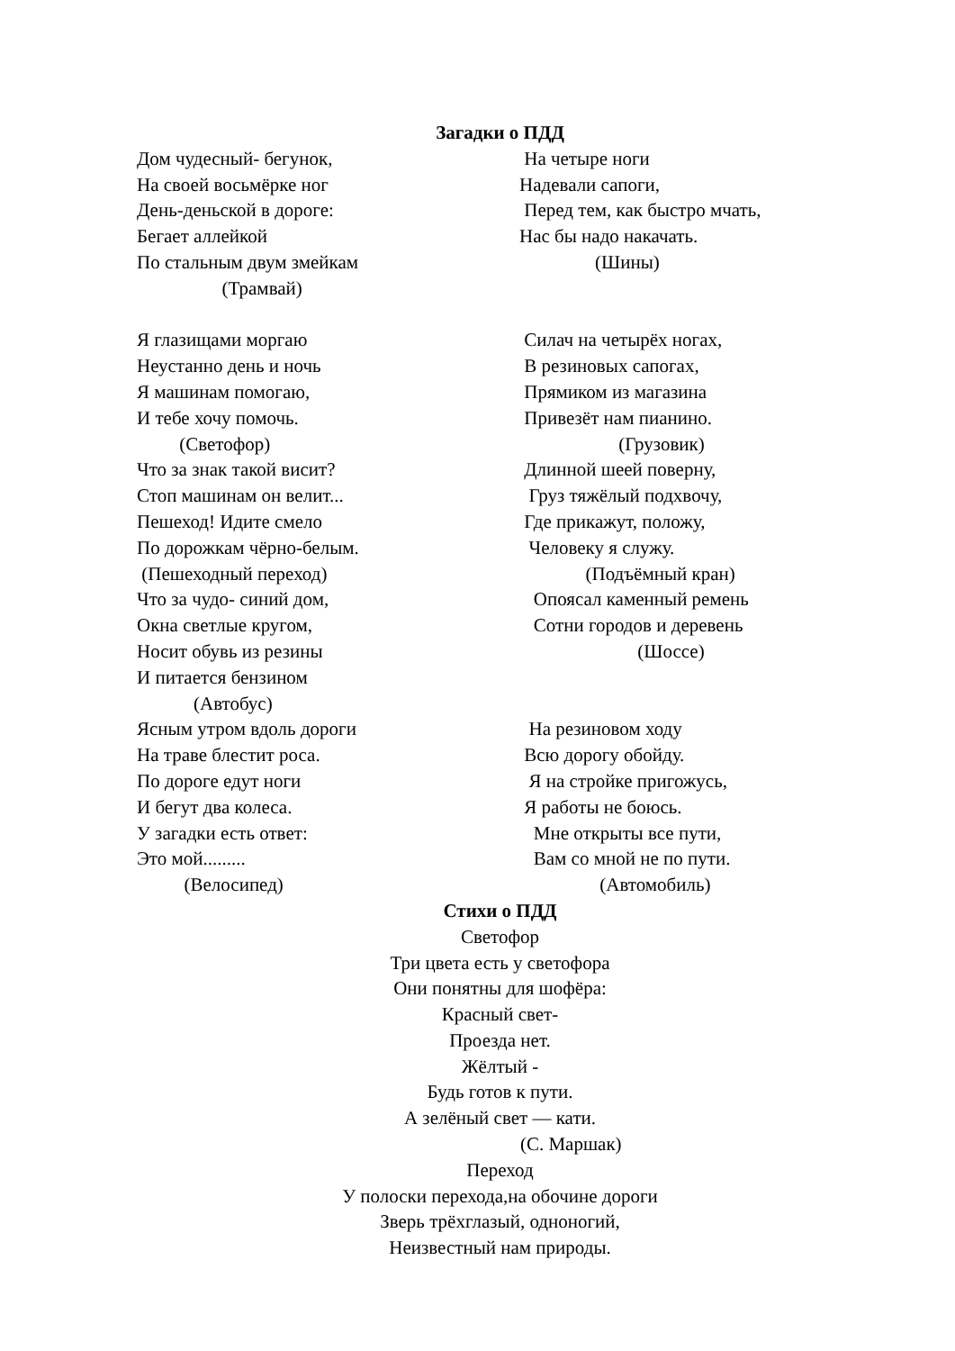Загадки о ПДД
Дом чудесный- бегунок, На своей восьмёрке ног День-деньской в дороге: Бегает аллейкой По стальным двум змейкам (Трамвай) Я глазищами моргаю Неустанно день и ночь Я машинам помогаю, И тебе хочу помочь. (Светофор) Что за знак такой висит? Стоп машинам он велит... Пешеход! Идите смело По дорожкам чёрно-белым. (Пешеходный переход) Что за чудо- синий дом, Окна светлые кругом, Носит обувь из резины И питается бензином (Автобус) Ясным утром вдоль дороги На траве блестит роса. По дороге едут ноги И бегут два колеса. У загадки есть ответ: Это мой......... (Велосипед)
На четыре ноги Надевали сапоги, Перед тем, как быстро мчать, Нас бы надо накачать. (Шины) Силач на четырёх ногах, В резиновых сапогах, Прямиком из магазина Привезёт нам пианино. (Грузовик) Длинной шеей поверну, Груз тяжёлый подхвочу, Где прикажут, положу, Человеку я служу. (Подъёмный кран) Опоясал каменный ремень Сотни городов и деревень (Шоссе) На резиновом ходу Всю дорогу обойду. Я на стройке пригожусь, Я работы не боюсь. Мне открыты все пути, Вам со мной не по пути. (Автомобиль)
Стихи о ПДД
Светофор Три цвета есть у светофора Они понятны для шофёра: Красный свет- Проезда нет. Жёлтый - Будь готов к пути. А зелёный свет — кати. (С. Маршак) Переход У полоски перехода,на обочине дороги Зверь трёхглазый, одноногий, Неизвестный нам природы.